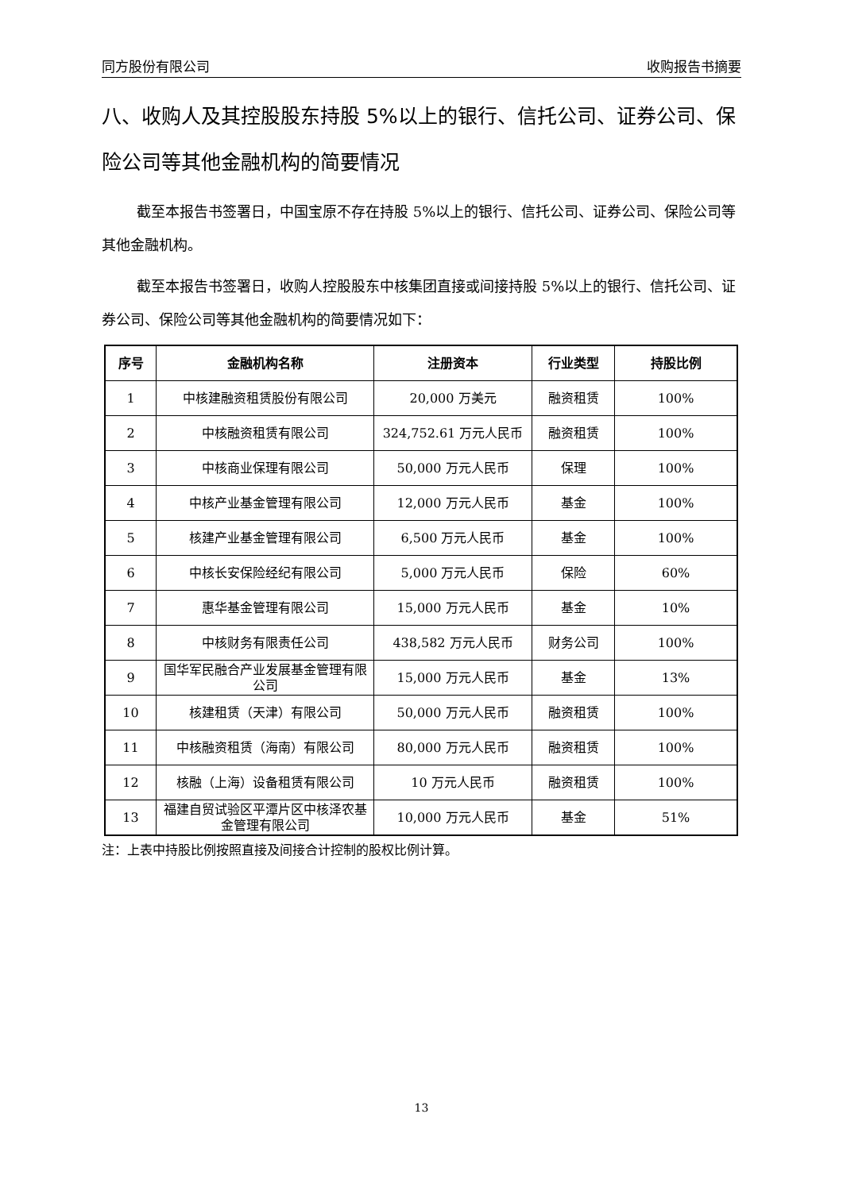同方股份有限公司 收购报告书摘要
八、收购人及其控股股东持股 5%以上的银行、信托公司、证券公司、保险公司等其他金融机构的简要情况
截至本报告书签署日，中国宝原不存在持股 5%以上的银行、信托公司、证券公司、保险公司等其他金融机构。
截至本报告书签署日，收购人控股股东中核集团直接或间接持股 5%以上的银行、信托公司、证券公司、保险公司等其他金融机构的简要情况如下：
| 序号 | 金融机构名称 | 注册资本 | 行业类型 | 持股比例 |
| --- | --- | --- | --- | --- |
| 1 | 中核建融资租赁股份有限公司 | 20,000 万美元 | 融资租赁 | 100% |
| 2 | 中核融资租赁有限公司 | 324,752.61 万元人民币 | 融资租赁 | 100% |
| 3 | 中核商业保理有限公司 | 50,000 万元人民币 | 保理 | 100% |
| 4 | 中核产业基金管理有限公司 | 12,000 万元人民币 | 基金 | 100% |
| 5 | 核建产业基金管理有限公司 | 6,500 万元人民币 | 基金 | 100% |
| 6 | 中核长安保险经纪有限公司 | 5,000 万元人民币 | 保险 | 60% |
| 7 | 惠华基金管理有限公司 | 15,000 万元人民币 | 基金 | 10% |
| 8 | 中核财务有限责任公司 | 438,582 万元人民币 | 财务公司 | 100% |
| 9 | 国华军民融合产业发展基金管理有限公司 | 15,000 万元人民币 | 基金 | 13% |
| 10 | 核建租赁（天津）有限公司 | 50,000 万元人民币 | 融资租赁 | 100% |
| 11 | 中核融资租赁（海南）有限公司 | 80,000 万元人民币 | 融资租赁 | 100% |
| 12 | 核融（上海）设备租赁有限公司 | 10 万元人民币 | 融资租赁 | 100% |
| 13 | 福建自贸试验区平潭片区中核泽农基金管理有限公司 | 10,000 万元人民币 | 基金 | 51% |
注：上表中持股比例按照直接及间接合计控制的股权比例计算。
13